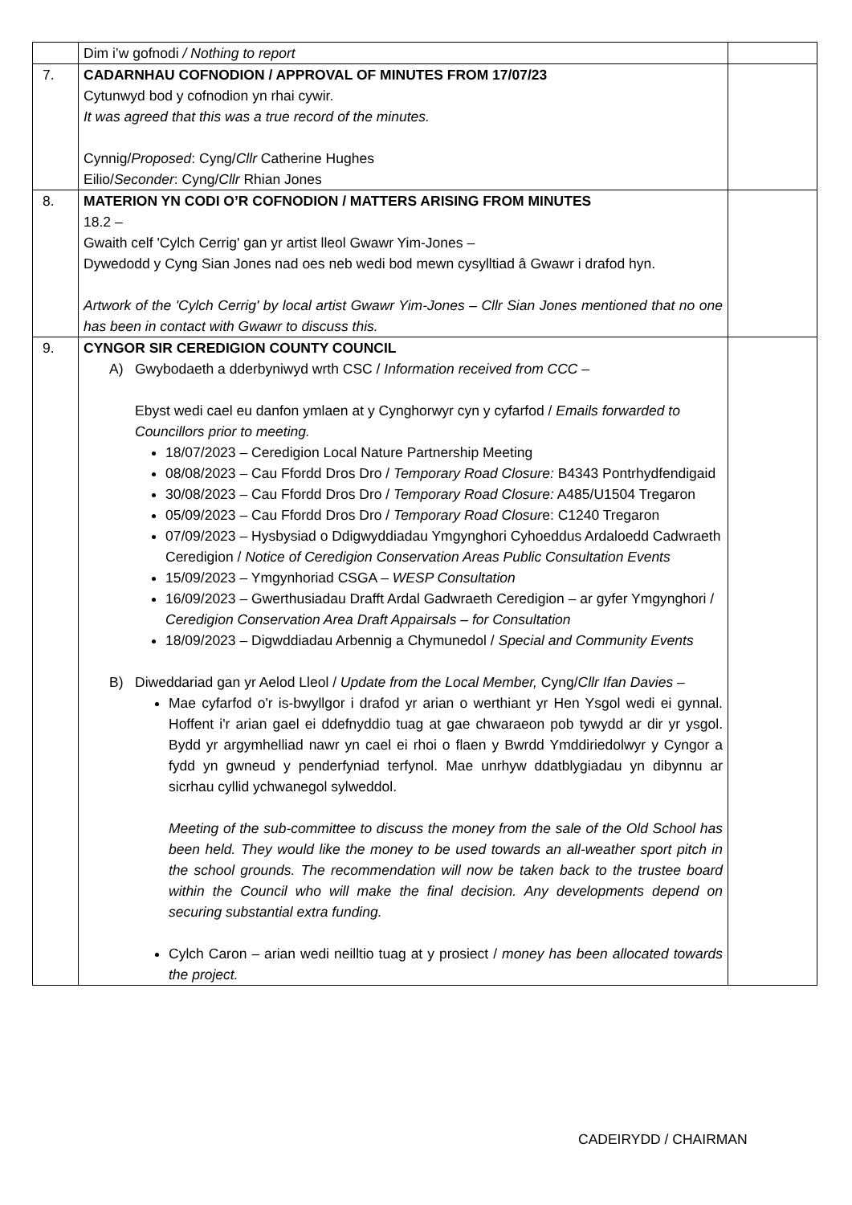| | Dim i’w gofnodi / Nothing to report | |
| 7. | CADARNHAU COFNODION / APPROVAL OF MINUTES FROM 17/07/23 Cytunwyd bod y cofnodion yn rhai cywir. It was agreed that this was a true record of the minutes. Cynnig/ Proposed : Cyng/ Cllr Catherine Hughes Eilio/ Seconder : Cyng/ Cllr Rhian Jones | |
| 8. | MATERION YN CODI O’R COFNODION / MATTERS ARISING FROM MINUTES 18.2 – Gwaith celf 'Cylch Cerrig' gan yr artist lleol Gwawr Yim-Jones – Dywedodd y Cyng Sian Jones nad oes neb wedi bod mewn cysylltiad â Gwawr i drafod hyn. Artwork of the 'Cylch Cerrig' by local artist Gwawr Yim-Jones – Cllr Sian Jones mentioned that no one has been in contact with Gwawr to discuss this. | |
| 9. | CYNGOR SIR CEREDIGION COUNTY COUNCIL A) Gwybodaeth a dderbyniwyd wrth CSC / Information received from CCC – Ebyst wedi cael eu danfon ymlaen at y Cynghorwyr cyn y cyfarfod / Emails forwarded to Councillors prior to meeting. 18/07/2023 – Ceredigion Local Nature Partnership Meeting 08/08/2023 – Cau Ffordd Dros Dro / Temporary Road Closure: B4343 Pontrhydfendigaid 30/08/2023 – Cau Ffordd Dros Dro / Temporary Road Closure: A485/U1504 Tregaron 05/09/2023 – Cau Ffordd Dros Dro / Temporary Road Closur e: C1240 Tregaron 07/09/2023 – Hysbysiad o Ddigwyddiadau Ymgynghori Cyhoeddus Ardaloedd Cadwraeth Ceredigion / Notice of Ceredigion Conservation Areas Public Consultation Events 15/09/2023 – Ymgynhoriad CSGA – WESP Consultation 16/09/2023 – Gwerthusiadau Drafft Ardal Gadwraeth Ceredigion – ar gyfer Ymgynghori / Ceredigion Conservation Area Draft Appairsals – for Consultation 18/09/2023 – Digwddiadau Arbennig a Chymunedol / Special and Community Events B) Diweddariad gan yr Aelod Lleol / Update from the Local Member, Cyng/ Cllr Ifan Davies – Mae cyfarfod o'r is-bwyllgor i drafod yr arian o werthiant yr Hen Ysgol wedi ei gynnal. Hoffent i'r arian gael ei ddefnyddio tuag at gae chwaraeon pob tywydd ar dir yr ysgol. Bydd yr argymhelliad nawr yn cael ei rhoi o flaen y Bwrdd Ymddiriedolwyr y Cyngor a fydd yn gwneud y penderfyniad terfynol. Mae unrhyw ddatblygiadau yn dibynnu ar sicrhau cyllid ychwanegol sylweddol. Meeting of the sub-committee to discuss the money from the sale of the Old School has been held. They would like the money to be used towards an all-weather sport pitch in the school grounds. The recommendation will now be taken back to the trustee board within the Council who will make the final decision. Any developments depend on securing substantial extra funding. Cylch Caron – arian wedi neilltio tuag at y prosiect / money has been allocated towards the project. | |
CADEIRYDD / CHAIRMAN